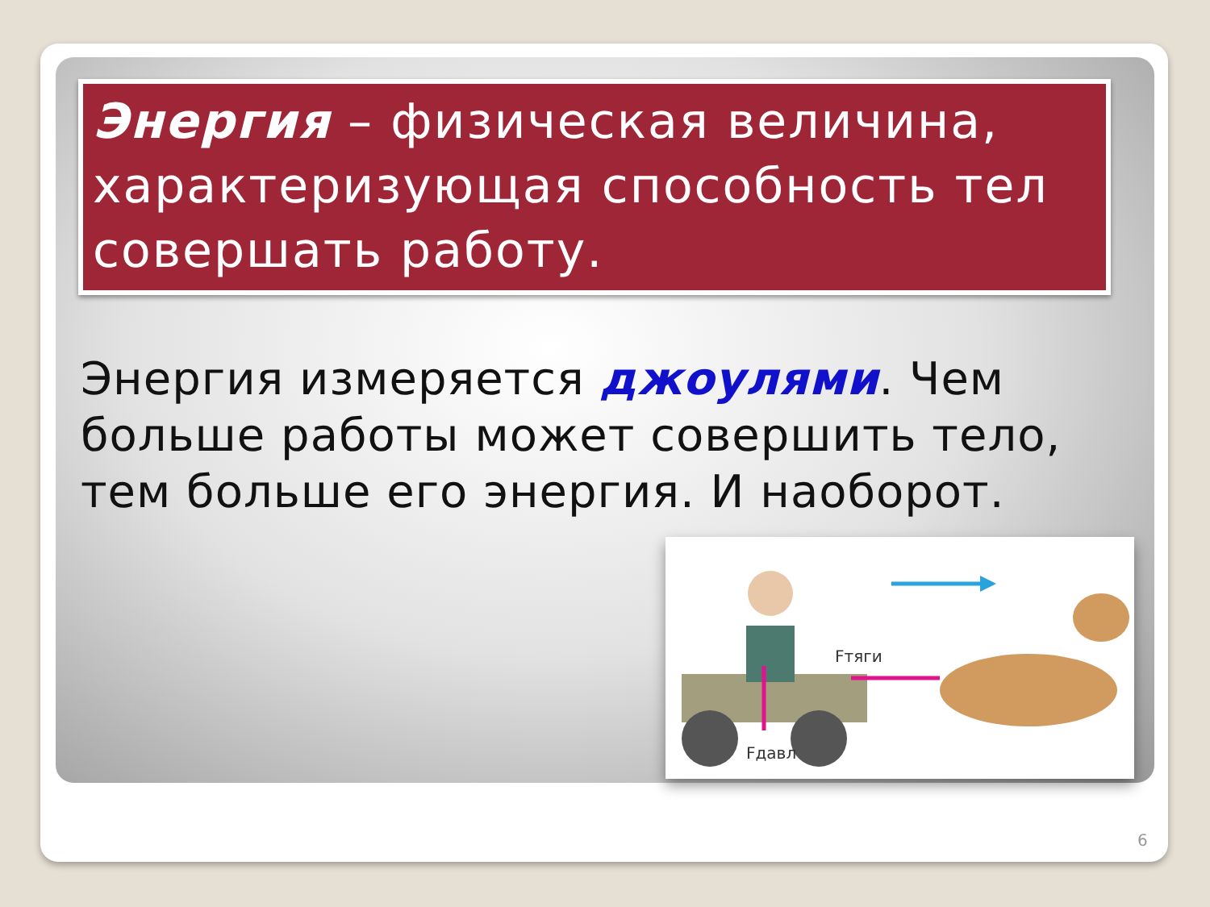Энергия – физическая величина, характеризующая способность тел совершать работу.
Энергия измеряется джоулями. Чем больше работы может совершить тело, тем больше его энергия. И наоборот.
Fтяги
Fдавл
6